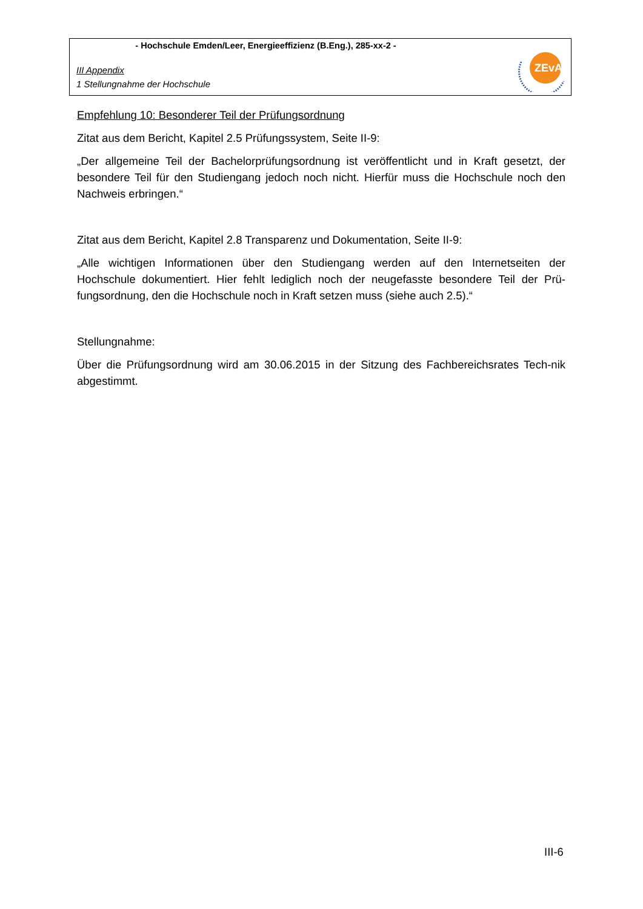- Hochschule Emden/Leer, Energieeffizienz (B.Eng.), 285-xx-2 -
III Appendix
1 Stellungnahme der Hochschule
ZEvA
Empfehlung 10: Besonderer Teil der Prüfungsordnung
Zitat aus dem Bericht, Kapitel 2.5 Prüfungssystem, Seite II-9:
„Der allgemeine Teil der Bachelorprüfungsordnung ist veröffentlicht und in Kraft gesetzt, der besondere Teil für den Studiengang jedoch noch nicht. Hierfür muss die Hochschule noch den Nachweis erbringen.“
Zitat aus dem Bericht, Kapitel 2.8 Transparenz und Dokumentation, Seite II-9:
„Alle wichtigen Informationen über den Studiengang werden auf den Internetseiten der Hochschule dokumentiert. Hier fehlt lediglich noch der neugefasste besondere Teil der Prü-fungsordnung, den die Hochschule noch in Kraft setzen muss (siehe auch 2.5).“
Stellungnahme:
Über die Prüfungsordnung wird am 30.06.2015 in der Sitzung des Fachbereichsrates Tech-nik abgestimmt.
III-6